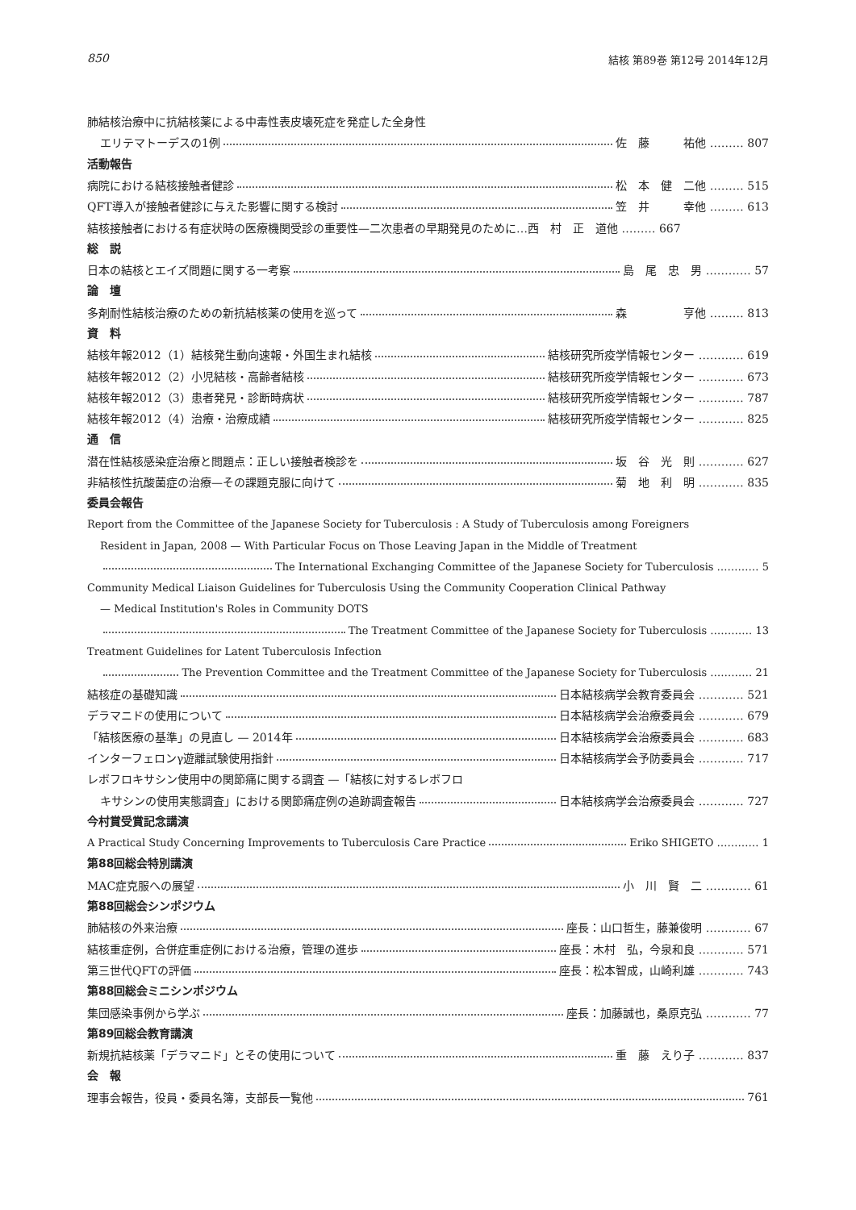850 結核 第89巻 第12号 2014年12月
肺結核治療中に抗結核薬による中毒性表皮壊死症を発症した全身性
エリテマトーデスの1例 佐　藤　　　祐他 ……… 807
活動報告
病院における結核接触者健診 松　本　健　二他 ……… 515
QFT導入が接触者健診に与えた影響に関する検討 笠　井　　　幸他 ……… 613
結核接触者における有症状時の医療機関受診の重要性—二次患者の早期発見のために… 西　村　正　道他 ……… 667
総　説
日本の結核とエイズ問題に関する一考察 島　尾　忠　男 ………… 57
論　壇
多剤耐性結核治療のための新抗結核薬の使用を巡って 森　　　　　亨他 ……… 813
資　料
結核年報2012（1）結核発生動向速報・外国生まれ結核 結核研究所疫学情報センター ………… 619
結核年報2012（2）小児結核・高齢者結核 結核研究所疫学情報センター ………… 673
結核年報2012（3）患者発見・診断時病状 結核研究所疫学情報センター ………… 787
結核年報2012（4）治療・治療成績 結核研究所疫学情報センター ………… 825
通　信
潜在性結核感染症治療と問題点：正しい接触者検診を 坂　谷　光　則 ………… 627
非結核性抗酸菌症の治療—その課題克服に向けて 菊　地　利　明 ………… 835
委員会報告
Report from the Committee of the Japanese Society for Tuberculosis : A Study of Tuberculosis among Foreigners
Resident in Japan, 2008 — With Particular Focus on Those Leaving Japan in the Middle of Treatment
The International Exchanging Committee of the Japanese Society for Tuberculosis ………… 5
Community Medical Liaison Guidelines for Tuberculosis Using the Community Cooperation Clinical Pathway
— Medical Institution's Roles in Community DOTS
The Treatment Committee of the Japanese Society for Tuberculosis ………… 13
Treatment Guidelines for Latent Tuberculosis Infection
The Prevention Committee and the Treatment Committee of the Japanese Society for Tuberculosis ………… 21
結核症の基礎知識 日本結核病学会教育委員会 ………… 521
デラマニドの使用について 日本結核病学会治療委員会 ………… 679
「結核医療の基準」の見直し — 2014年 日本結核病学会治療委員会 ………… 683
インターフェロンγ遊離試験使用指針 日本結核病学会予防委員会 ………… 717
レボフロキサシン使用中の関節痛に関する調査 —「結核に対するレボフロ
キサシンの使用実態調査」における関節痛症例の追跡調査報告 日本結核病学会治療委員会 ………… 727
今村賞受賞記念講演
A Practical Study Concerning Improvements to Tuberculosis Care Practice Eriko SHIGETO ………… 1
第88回総会特別講演
MAC症克服への展望 小　川　賢　二 ………… 61
第88回総会シンポジウム
肺結核の外来治療 座長：山口哲生，藤兼俊明 ………… 67
結核重症例，合併症重症例における治療，管理の進歩 座長：木村　弘，今泉和良 ………… 571
第三世代QFTの評価 座長：松本智成，山崎利雄 ………… 743
第88回総会ミニシンポジウム
集団感染事例から学ぶ 座長：加藤誠也，桑原克弘 ………… 77
第89回総会教育講演
新規抗結核薬「デラマニド」とその使用について 重　藤　えり子 ………… 837
会　報
理事会報告，役員・委員名簿，支部長一覧他 761